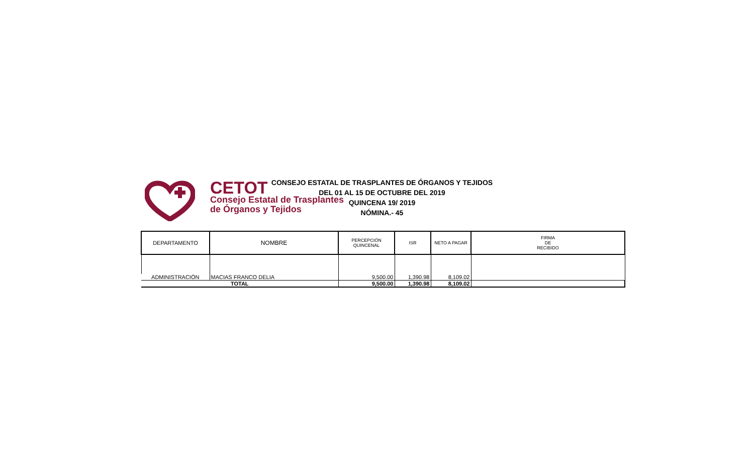CETOT
Consejo Estatal de Trasplantes
de Órganos y Tejidos
CONSEJO ESTATAL DE TRASPLANTES DE ÓRGANOS Y TEJIDOS
DEL 01 AL 15 DE OCTUBRE DEL 2019
QUINCENA 19/ 2019
NÓMINA.- 45
| DEPARTAMENTO | NOMBRE | PERCEPCIÓN QUINCENAL | ISR | NETO A PAGAR | FIRMA DE RECIBIDO |
| --- | --- | --- | --- | --- | --- |
| ADMINISTRACIÓN | MACIAS FRANCO DELIA | 9,500.00 | 1,390.98 | 8,109.02 | |
| TOTAL | | 9,500.00 | 1,390.98 | 8,109.02 | |